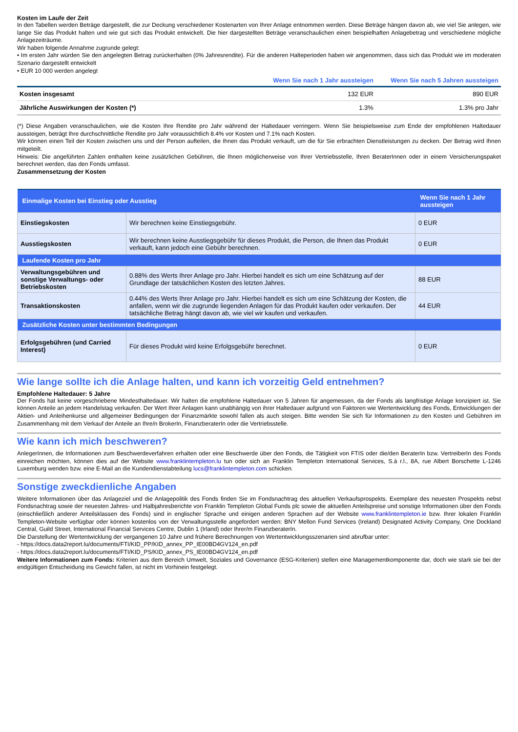Kosten im Laufe der Zeit
In den Tabellen werden Beträge dargestellt, die zur Deckung verschiedener Kostenarten von Ihrer Anlage entnommen werden. Diese Beträge hängen davon ab, wie viel Sie anlegen, wie lange Sie das Produkt halten und wie gut sich das Produkt entwickelt. Die hier dargestellten Beträge veranschaulichen einen beispielhaften Anlagebetrag und verschiedene mögliche Anlagezeiträume.
Wir haben folgende Annahme zugrunde gelegt:
• Im ersten Jahr würden Sie den angelegten Betrag zurückerhalten (0% Jahresrendite). Für die anderen Halteperioden haben wir angenommen, dass sich das Produkt wie im moderaten Szenario dargestellt entwickelt
• EUR 10 000 werden angelegt
| | Wenn Sie nach 1 Jahr aussteigen | Wenn Sie nach 5 Jahren aussteigen |
| --- | --- | --- |
| Kosten insgesamt | 132 EUR | 890 EUR |
| Jährliche Auswirkungen der Kosten (*) | 1.3% | 1.3% pro Jahr |
(*) Diese Angaben veranschaulichen, wie die Kosten Ihre Rendite pro Jahr während der Haltedauer verringern. Wenn Sie beispielsweise zum Ende der empfohlenen Haltedauer aussteigen, beträgt Ihre durchschnittliche Rendite pro Jahr voraussichtlich 8.4% vor Kosten und 7.1% nach Kosten.
Wir können einen Teil der Kosten zwischen uns und der Person aufteilen, die Ihnen das Produkt verkauft, um die für Sie erbrachten Dienstleistungen zu decken. Der Betrag wird Ihnen mitgeteilt.
Hinweis: Die angeführten Zahlen enthalten keine zusätzlichen Gebühren, die Ihnen möglicherweise von Ihrer Vertriebsstelle, Ihren BeraterInnen oder in einem Versicherungspaket berechnet werden, das den Fonds umfasst.
Zusammensetzung der Kosten
| Einmalige Kosten bei Einstieg oder Ausstieg | | Wenn Sie nach 1 Jahr aussteigen |
| --- | --- | --- |
| Einstiegskosten | Wir berechnen keine Einstiegsgebühr. | 0 EUR |
| Ausstiegskosten | Wir berechnen keine Ausstiegsgebühr für dieses Produkt, die Person, die Ihnen das Produkt verkauft, kann jedoch eine Gebühr berechnen. | 0 EUR |
| Laufende Kosten pro Jahr | | |
| Verwaltungsgebühren und sonstige Verwaltungs- oder Betriebskosten | 0.88% des Werts Ihrer Anlage pro Jahr. Hierbei handelt es sich um eine Schätzung auf der Grundlage der tatsächlichen Kosten des letzten Jahres. | 88 EUR |
| Transaktionskosten | 0.44% des Werts Ihrer Anlage pro Jahr. Hierbei handelt es sich um eine Schätzung der Kosten, die anfallen, wenn wir die zugrunde liegenden Anlagen für das Produkt kaufen oder verkaufen. Der tatsächliche Betrag hängt davon ab, wie viel wir kaufen und verkaufen. | 44 EUR |
| Zusätzliche Kosten unter bestimmten Bedingungen | | |
| Erfolgsgebühren (und Carried Interest) | Für dieses Produkt wird keine Erfolgsgebühr berechnet. | 0 EUR |
Wie lange sollte ich die Anlage halten, und kann ich vorzeitig Geld entnehmen?
Empfohlene Haltedauer: 5 Jahre
Der Fonds hat keine vorgeschriebene Mindesthaltedauer. Wir halten die empfohlene Haltedauer von 5 Jahren für angemessen, da der Fonds als langfristige Anlage konzipiert ist. Sie können Anteile an jedem Handelstag verkaufen. Der Wert Ihrer Anlagen kann unabhängig von ihrer Haltedauer aufgrund von Faktoren wie Wertentwicklung des Fonds, Entwicklungen der Aktien- und Anleihenkurse und allgemeiner Bedingungen der Finanzmärkte sowohl fallen als auch steigen. Bitte wenden Sie sich für Informationen zu den Kosten und Gebühren im Zusammenhang mit dem Verkauf der Anteile an Ihre/n BrokerIn, FinanzberaterIn oder die Vertriebsstelle.
Wie kann ich mich beschweren?
AnlegerInnen, die Informationen zum Beschwerdeverfahren erhalten oder eine Beschwerde über den Fonds, die Tätigkeit von FTIS oder die/den BeraterIn bzw. VertreiberIn des Fonds einreichen möchten, können dies auf der Website www.franklintempleton.lu tun oder sich an Franklin Templeton International Services, S.à r.l., 8A, rue Albert Borschette L-1246 Luxemburg wenden bzw. eine E-Mail an die Kundendienstabteilung lucs@franklintempleton.com schicken.
Sonstige zweckdienliche Angaben
Weitere Informationen über das Anlageziel und die Anlagepolitik des Fonds finden Sie im Fondsnachtrag des aktuellen Verkaufsprospekts. Exemplare des neuesten Prospekts nebst Fondsnachtrag sowie der neuesten Jahres- und Halbjahresberichte von Franklin Templeton Global Funds plc sowie die aktuellen Anteilspreise und sonstige Informationen über den Fonds (einschließlich anderer Anteilsklassen des Fonds) sind in englischer Sprache und einigen anderen Sprachen auf der Website www.franklintempleton.ie bzw. Ihrer lokalen Franklin Templeton-Website verfügbar oder können kostenlos von der Verwaltungsstelle angefordert werden: BNY Mellon Fund Services (Ireland) Designated Activity Company, One Dockland Central, Guild Street, International Financial Services Centre, Dublin 1 (Irland) oder Ihrer/m FinanzberaterIn.
Die Darstellung der Wertentwicklung der vergangenen 10 Jahre und frühere Berechnungen von Wertentwicklungsszenarien sind abrufbar unter:
- https://docs.data2report.lu/documents/FTI/KID_PP/KID_annex_PP_IE00BD4GV124_en.pdf
- https://docs.data2report.lu/documents/FTI/KID_PS/KID_annex_PS_IE00BD4GV124_en.pdf
Weitere Informationen zum Fonds: Kriterien aus dem Bereich Umwelt, Soziales und Governance (ESG-Kriterien) stellen eine Managementkomponente dar, doch wie stark sie bei der endgültigen Entscheidung ins Gewicht fallen, ist nicht im Vorhinein festgelegt.